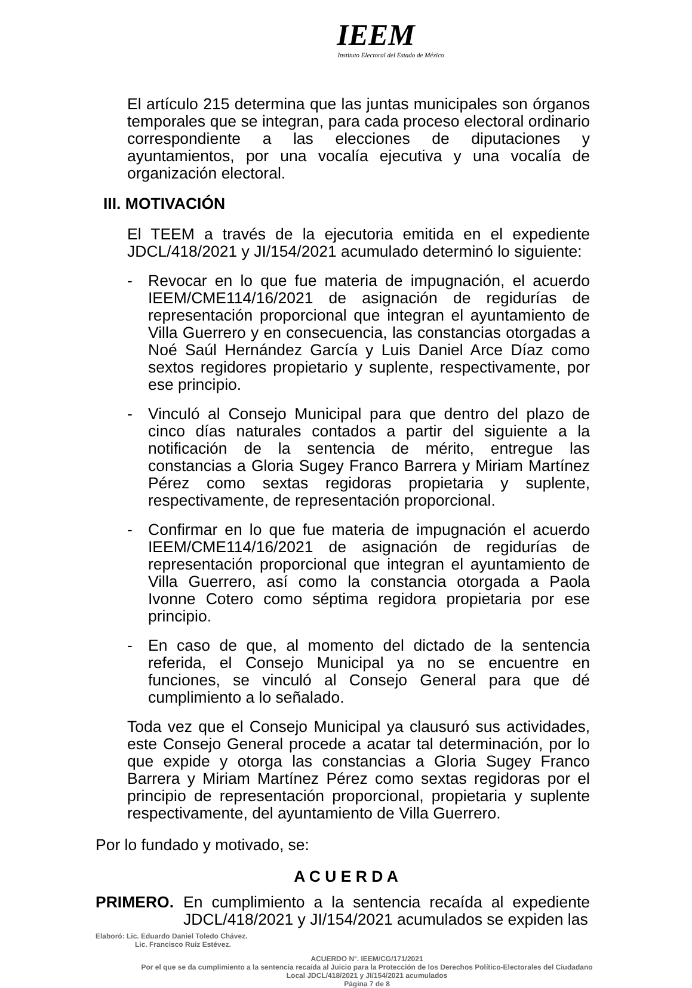IEEM
Instituto Electoral del Estado de México
El artículo 215 determina que las juntas municipales son órganos temporales que se integran, para cada proceso electoral ordinario correspondiente a las elecciones de diputaciones y ayuntamientos, por una vocalía ejecutiva y una vocalía de organización electoral.
III. MOTIVACIÓN
El TEEM a través de la ejecutoria emitida en el expediente JDCL/418/2021 y JI/154/2021 acumulado determinó lo siguiente:
- Revocar en lo que fue materia de impugnación, el acuerdo IEEM/CME114/16/2021 de asignación de regidurías de representación proporcional que integran el ayuntamiento de Villa Guerrero y en consecuencia, las constancias otorgadas a Noé Saúl Hernández García y Luis Daniel Arce Díaz como sextos regidores propietario y suplente, respectivamente, por ese principio.
- Vinculó al Consejo Municipal para que dentro del plazo de cinco días naturales contados a partir del siguiente a la notificación de la sentencia de mérito, entregue las constancias a Gloria Sugey Franco Barrera y Miriam Martínez Pérez como sextas regidoras propietaria y suplente, respectivamente, de representación proporcional.
- Confirmar en lo que fue materia de impugnación el acuerdo IEEM/CME114/16/2021 de asignación de regidurías de representación proporcional que integran el ayuntamiento de Villa Guerrero, así como la constancia otorgada a Paola Ivonne Cotero como séptima regidora propietaria por ese principio.
- En caso de que, al momento del dictado de la sentencia referida, el Consejo Municipal ya no se encuentre en funciones, se vinculó al Consejo General para que dé cumplimiento a lo señalado.
Toda vez que el Consejo Municipal ya clausuró sus actividades, este Consejo General procede a acatar tal determinación, por lo que expide y otorga las constancias a Gloria Sugey Franco Barrera y Miriam Martínez Pérez como sextas regidoras por el principio de representación proporcional, propietaria y suplente respectivamente, del ayuntamiento de Villa Guerrero.
Por lo fundado y motivado, se:
A C U E R D A
PRIMERO. En cumplimiento a la sentencia recaída al expediente JDCL/418/2021 y JI/154/2021 acumulados se expiden las
Elaboró: Lic. Eduardo Daniel Toledo Chávez.
Lic. Francisco Ruiz Estévez.
ACUERDO N°. IEEM/CG/171/2021
Por el que se da cumplimiento a la sentencia recaída al Juicio para la Protección de los Derechos Político-Electorales del Ciudadano Local JDCL/418/2021 y JI/154/2021 acumulados
Página 7 de 8